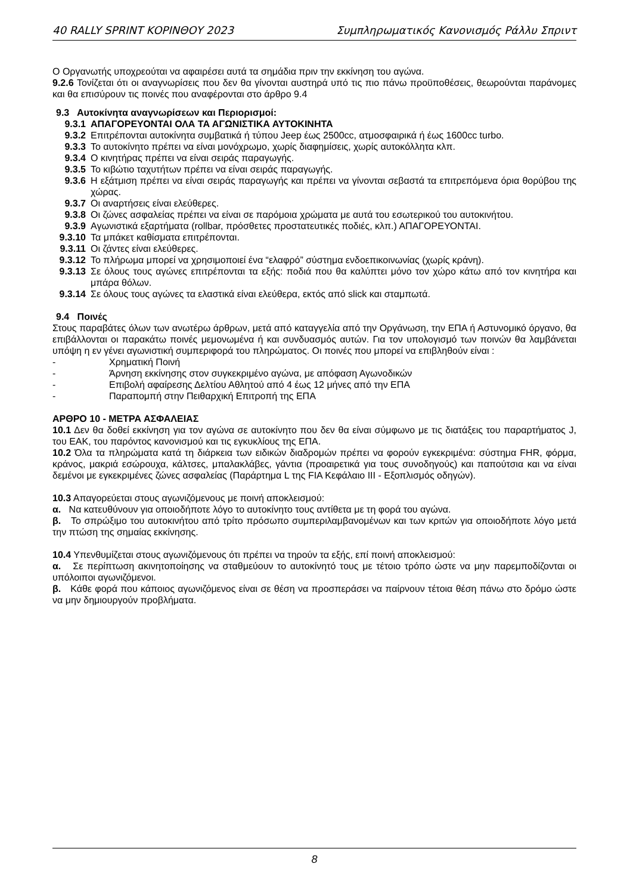40 RALLY SPRINT ΚΟΡΙΝΘΟΥ 2023 Συμπληρωματικός Κανονισμός Ράλλυ Σπριντ
Ο Οργανωτής υποχρεούται να αφαιρέσει αυτά τα σημάδια πριν την εκκίνηση του αγώνα.
9.2.6 Τονίζεται ότι οι αναγνωρίσεις που δεν θα γίνονται αυστηρά υπό τις πιο πάνω προϋποθέσεις, θεωρούνται παράνομες και θα επισύρουν τις ποινές που αναφέρονται στο άρθρο 9.4
9.3 Αυτοκίνητα αναγνωρίσεων και Περιορισμοί:
9.3.1 ΑΠΑΓΟΡΕΥΟΝΤΑΙ ΟΛΑ ΤΑ ΑΓΩΝΙΣΤΙΚΑ ΑΥΤΟΚΙΝΗΤΑ
9.3.2 Επιτρέπονται αυτοκίνητα συμβατικά ή τύπου Jeep έως 2500cc, ατμοσφαιρικά ή έως 1600cc turbo.
9.3.3 Το αυτοκίνητο πρέπει να είναι μονόχρωμο, χωρίς διαφημίσεις, χωρίς αυτοκόλλητα κλπ.
9.3.4 Ο κινητήρας πρέπει να είναι σειράς παραγωγής.
9.3.5 Το κιβώτιο ταχυτήτων πρέπει να είναι σειράς παραγωγής.
9.3.6 Η εξάτμιση πρέπει να είναι σειράς παραγωγής και πρέπει να γίνονται σεβαστά τα επιτρεπόμενα όρια θορύβου της χώρας.
9.3.7 Οι αναρτήσεις είναι ελεύθερες.
9.3.8 Οι ζώνες ασφαλείας πρέπει να είναι σε παρόμοια χρώματα με αυτά του εσωτερικού του αυτοκινήτου.
9.3.9 Αγωνιστικά εξαρτήματα (rollbar, πρόσθετες προστατευτικές ποδιές, κλπ.) ΑΠΑΓΟΡΕΥΟΝΤΑΙ.
9.3.10 Τα μπάκετ καθίσματα επιτρέπονται.
9.3.11 Οι ζάντες είναι ελεύθερες.
9.3.12 Το πλήρωμα μπορεί να χρησιμοποιεί ένα “ελαφρό” σύστημα ενδοεπικοινωνίας (χωρίς κράνη).
9.3.13 Σε όλους τους αγώνες επιτρέπονται τα εξής: ποδιά που θα καλύπτει μόνο τον χώρο κάτω από τον κινητήρα και μπάρα θόλων.
9.3.14 Σε όλους τους αγώνες τα ελαστικά είναι ελεύθερα, εκτός από slick και σταμπωτά.
9.4 Ποινές
Στους παραβάτες όλων των ανωτέρω άρθρων, μετά από καταγγελία από την Οργάνωση, την ΕΠΑ ή Αστυνομικό όργανο, θα επιβάλλονται οι παρακάτω ποινές μεμονωμένα ή και συνδυασμός αυτών. Για τον υπολογισμό των ποινών θα λαμβάνεται υπόψη η εν γένει αγωνιστική συμπεριφορά του πληρώματος. Οι ποινές που μπορεί να επιβληθούν είναι :
- Χρηματική Ποινή
- Άρνηση εκκίνησης στον συγκεκριμένο αγώνα, με απόφαση Αγωνοδικών
- Επιβολή αφαίρεσης Δελτίου Αθλητού από 4 έως 12 μήνες από την ΕΠΑ
- Παραπομπή στην Πειθαρχική Επιτροπή της ΕΠΑ
ΑΡΘΡΟ 10 - ΜΕΤΡΑ ΑΣΦΑΛΕΙΑΣ
10.1 Δεν θα δοθεί εκκίνηση για τον αγώνα σε αυτοκίνητο που δεν θα είναι σύμφωνο με τις διατάξεις του παραρτήματος J, του ΕΑΚ, του παρόντος κανονισμού και τις εγκυκλίους της ΕΠΑ.
10.2 Όλα τα πληρώματα κατά τη διάρκεια των ειδικών διαδρομών πρέπει να φορούν εγκεκριμένα: σύστημα FHR, φόρμα, κράνος, μακριά εσώρουχα, κάλτσες, μπαλακλάβες, γάντια (προαιρετικά για τους συνοδηγούς) και παπούτσια και να είναι δεμένοι με εγκεκριμένες ζώνες ασφαλείας (Παράρτημα L της FIA Κεφάλαιο III - Εξοπλισμός οδηγών).
10.3 Απαγορεύεται στους αγωνιζόμενους με ποινή αποκλεισμού:
α. Να κατευθύνουν για οποιοδήποτε λόγο το αυτοκίνητο τους αντίθετα με τη φορά του αγώνα.
β. Το σπρώξιμο του αυτοκινήτου από τρίτο πρόσωπο συμπεριλαμβανομένων και των κριτών για οποιοδήποτε λόγο μετά την πτώση της σημαίας εκκίνησης.
10.4 Υπενθυμίζεται στους αγωνιζόμενους ότι πρέπει να τηρούν τα εξής, επί ποινή αποκλεισμού:
α. Σε περίπτωση ακινητοποίησης να σταθμεύουν το αυτοκίνητό τους με τέτοιο τρόπο ώστε να μην παρεμποδίζονται οι υπόλοιποι αγωνιζόμενοι.
β. Κάθε φορά που κάποιος αγωνιζόμενος είναι σε θέση να προσπεράσει να παίρνουν τέτοια θέση πάνω στο δρόμο ώστε να μην δημιουργούν προβλήματα.
8